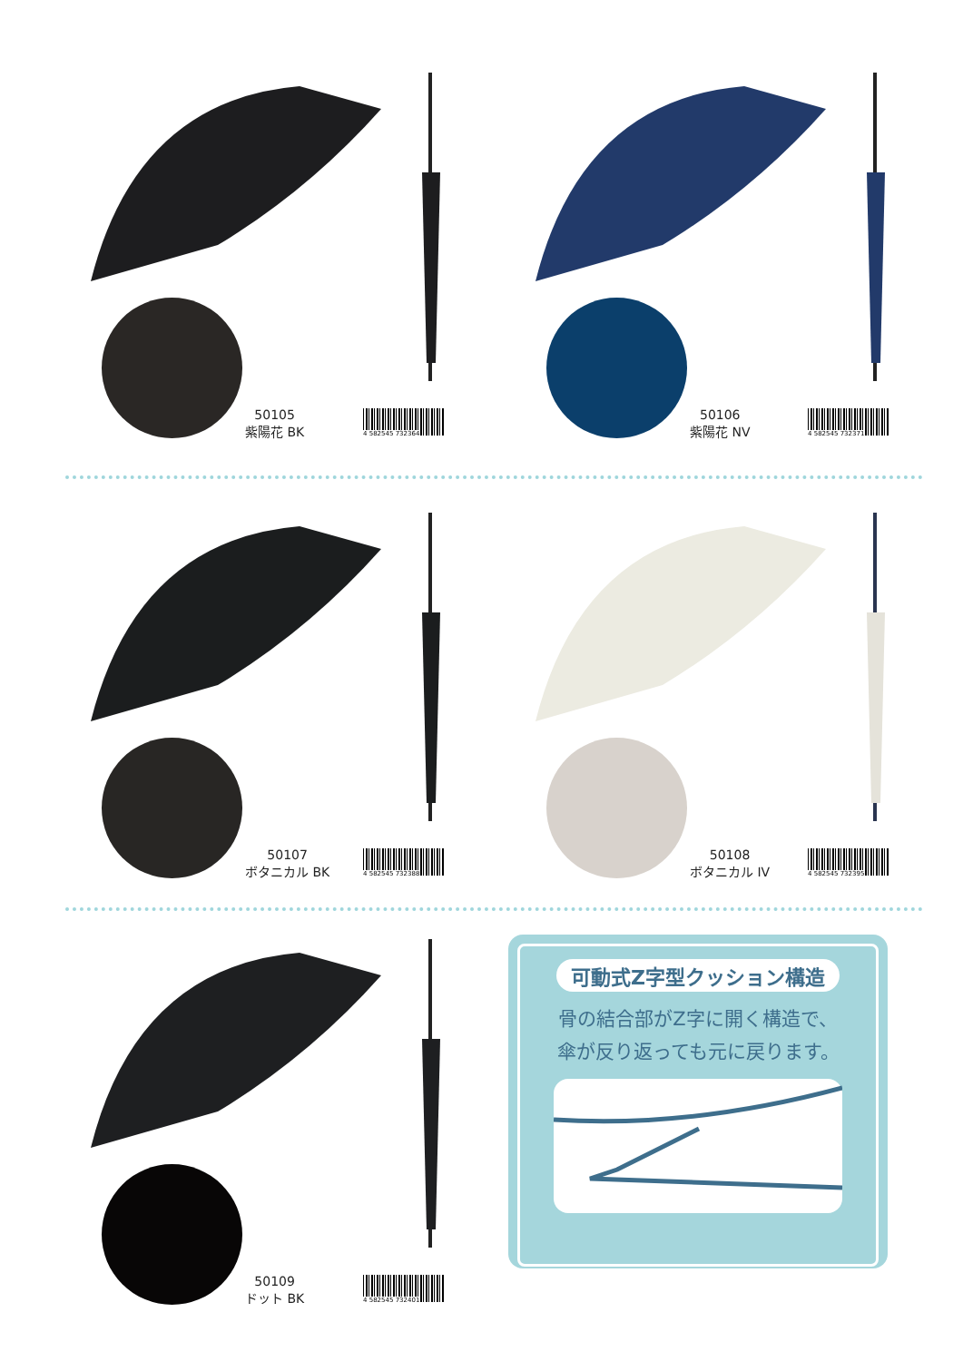50105
紫陽花 BK
4 582545 732364
50106
紫陽花 NV
4 582545 732371
50107
ボタニカル BK
4 582545 732388
50108
ボタニカル IV
4 582545 732395
50109
ドット BK
4 582545 732401
可動式Z字型クッション構造
骨の結合部がZ字に開く構造で、
傘が反り返っても元に戻ります。